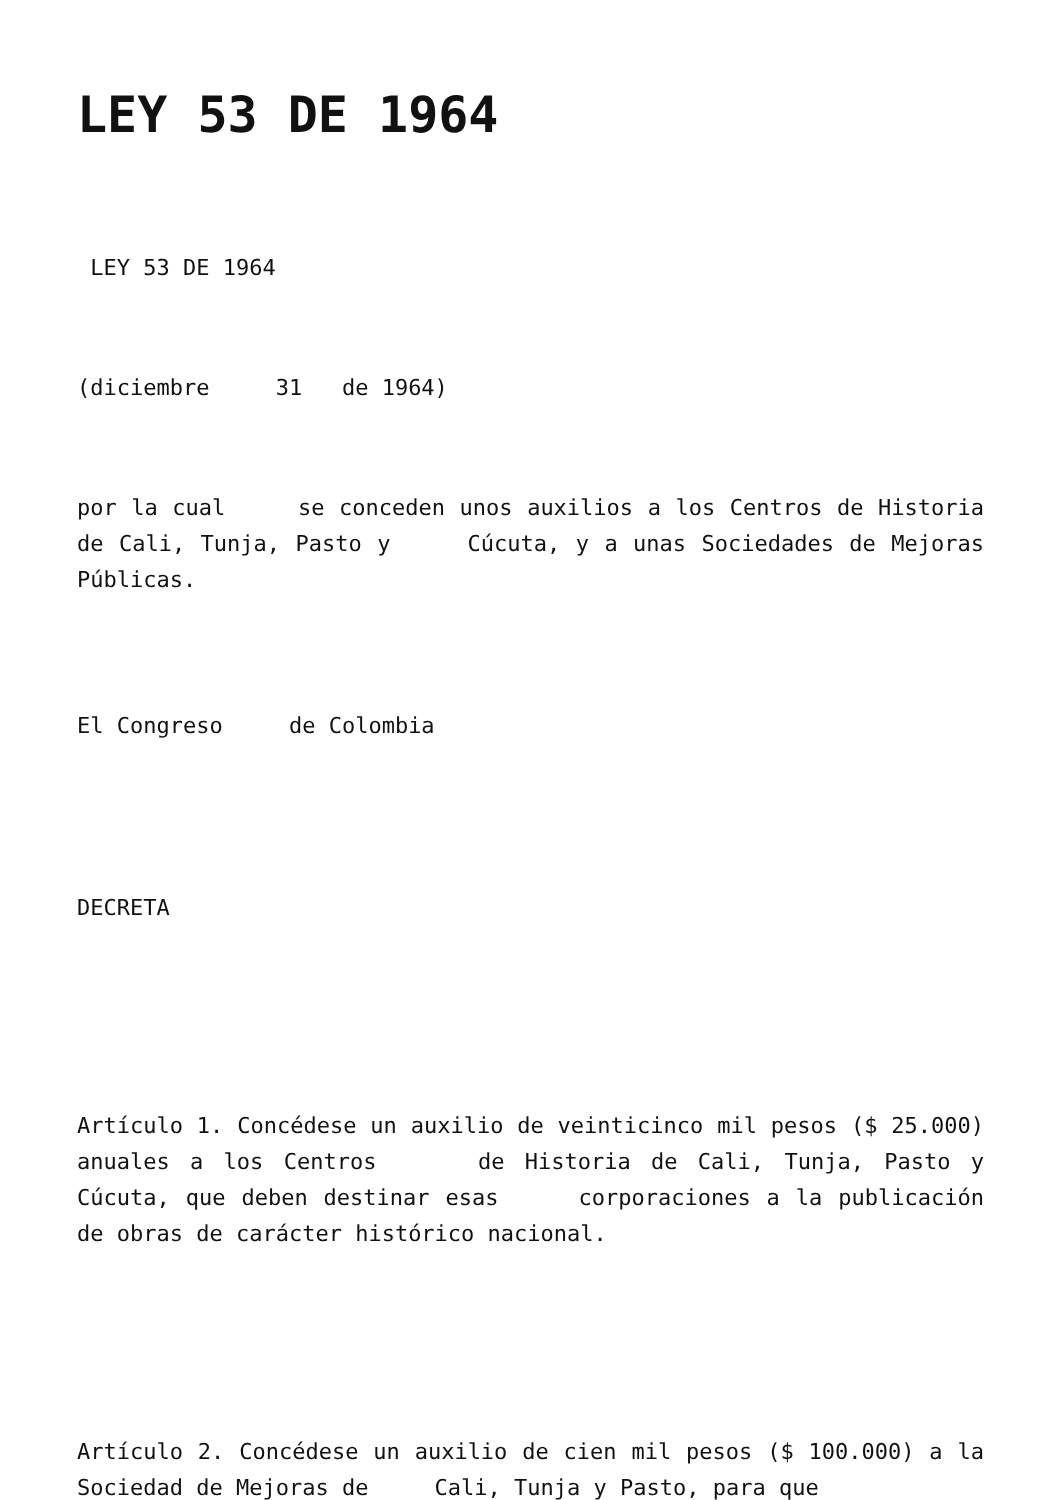LEY 53 DE 1964
LEY 53 DE 1964
(diciembre 31 de 1964)
por la cual se conceden unos auxilios a los Centros de Historia de Cali, Tunja, Pasto y Cúcuta, y a unas Sociedades de Mejoras Públicas.
El Congreso de Colombia
DECRETA
Artículo 1. Concédese un auxilio de veinticinco mil pesos ($ 25.000) anuales a los Centros de Historia de Cali, Tunja, Pasto y Cúcuta, que deben destinar esas corporaciones a la publicación de obras de carácter histórico nacional.
Artículo 2. Concédese un auxilio de cien mil pesos ($ 100.000) a la Sociedad de Mejoras de Cali, Tunja y Pasto, para que